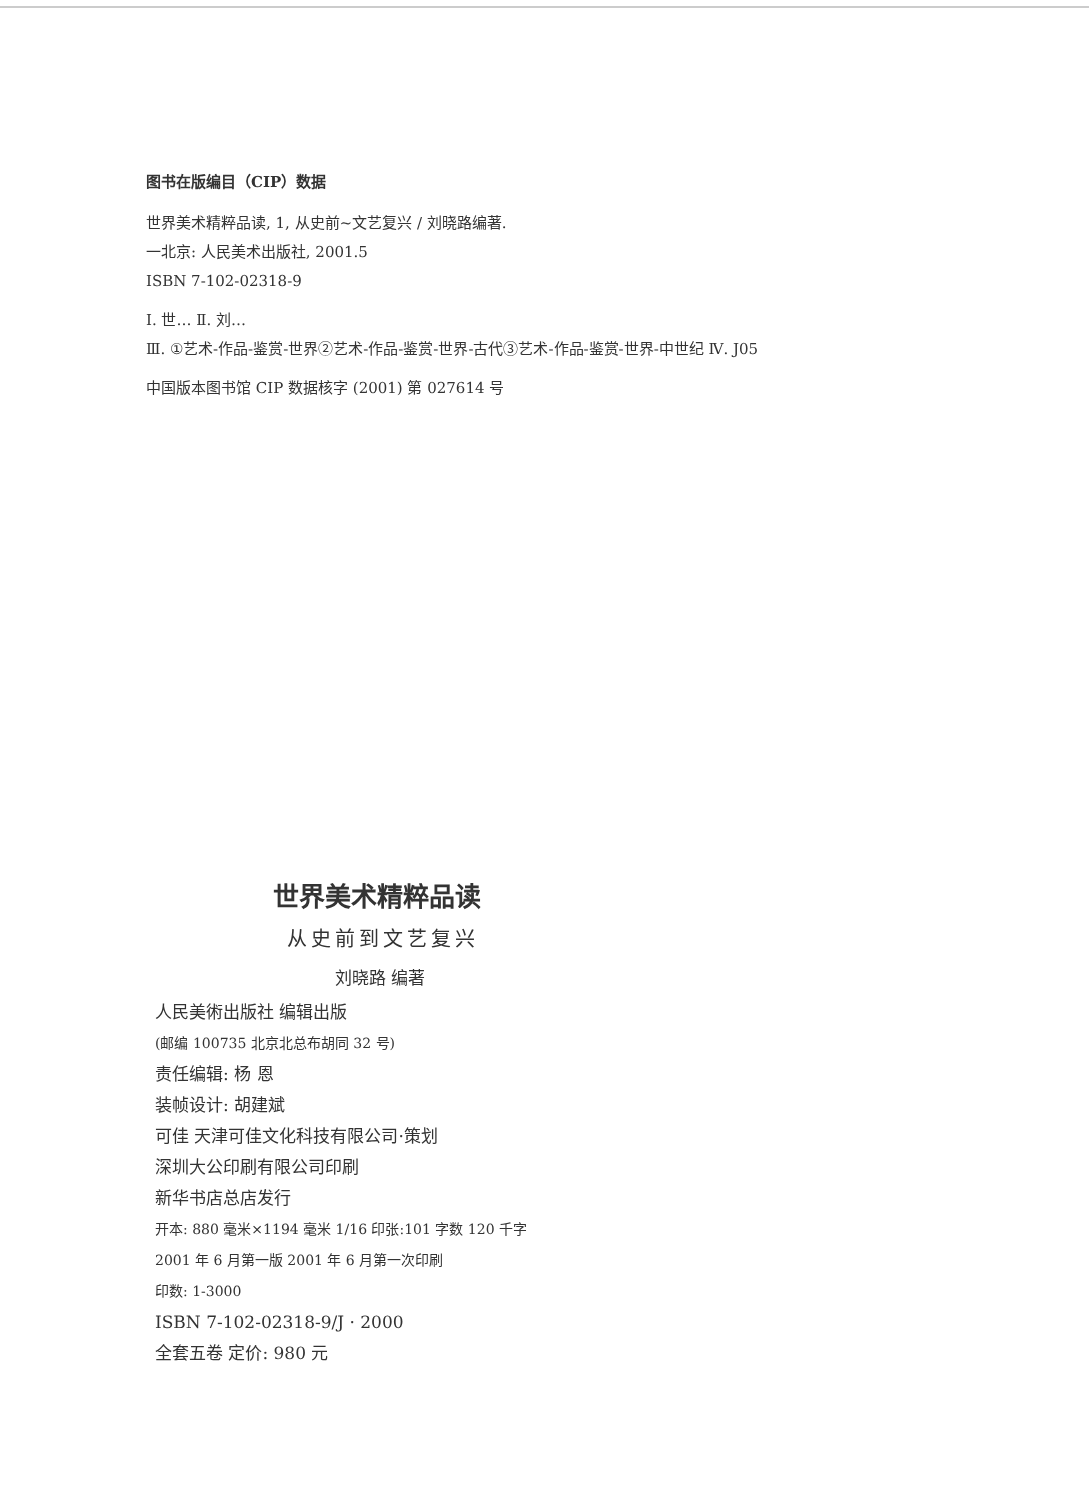图书在版编目（CIP）数据
世界美术精粹品读, 1, 从史前~文艺复兴 / 刘晓路编著.
一北京: 人民美术出版社, 2001.5
ISBN 7-102-02318-9
Ⅰ. 世… Ⅱ. 刘…
Ⅲ. ①艺术-作品-鉴赏-世界②艺术-作品-鉴赏-世界-古代③艺术-作品-鉴赏-世界-中世纪 Ⅳ. J05
中国版本图书馆 CIP 数据核字 (2001) 第 027614 号
世界美术精粹品读
从史前到文艺复兴
刘晓路 编著
人民美術出版社 编辑出版
(邮编 100735 北京北总布胡同 32 号)
责任编辑: 杨 恩
装帧设计: 胡建斌
可佳 天津可佳文化科技有限公司·策划
深圳大公印刷有限公司印刷
新华书店总店发行
开本: 880 毫米×1194 毫米 1/16 印张:101 字数 120 千字
2001 年 6 月第一版 2001 年 6 月第一次印刷
印数: 1-3000
ISBN 7-102-02318-9/J · 2000
全套五卷 定价: 980 元